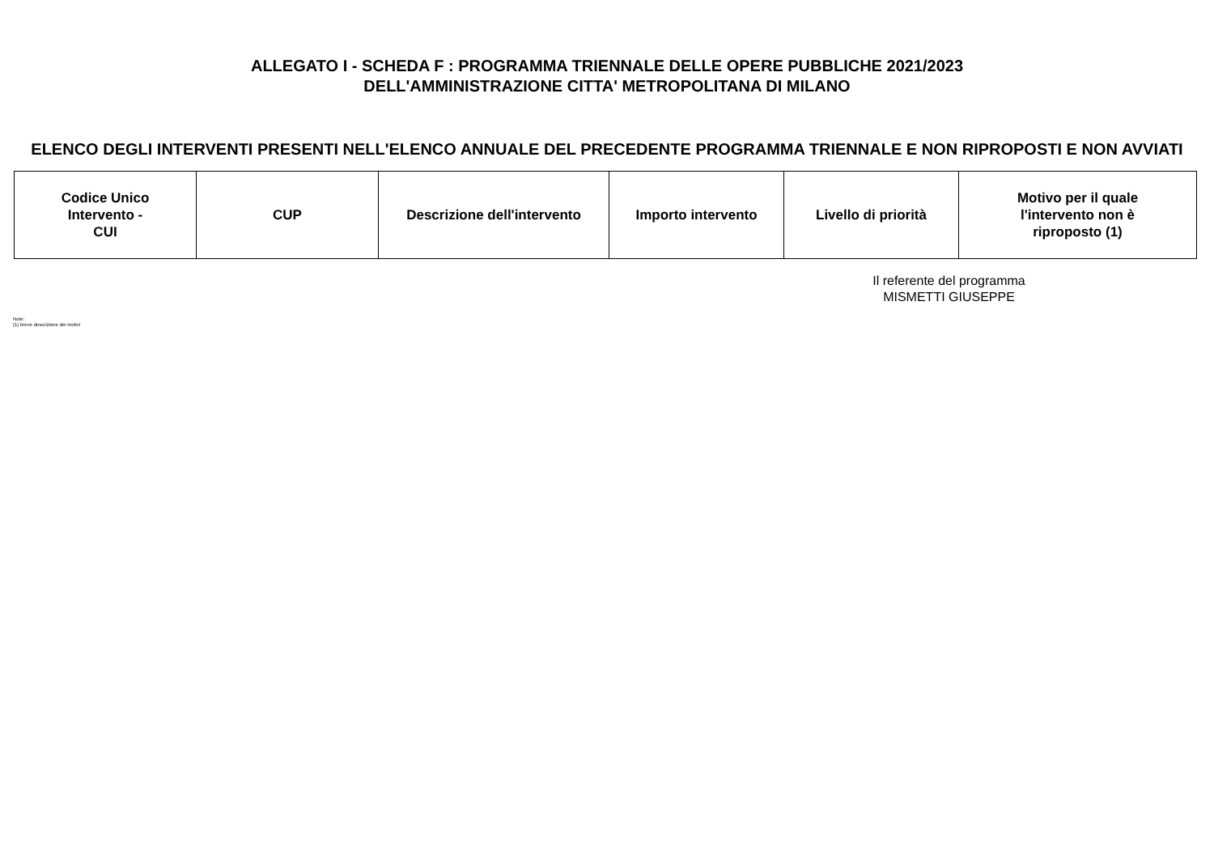ALLEGATO I - SCHEDA F : PROGRAMMA TRIENNALE DELLE OPERE PUBBLICHE 2021/2023
DELL'AMMINISTRAZIONE CITTA' METROPOLITANA DI MILANO
ELENCO DEGLI INTERVENTI PRESENTI NELL'ELENCO ANNUALE DEL PRECEDENTE PROGRAMMA TRIENNALE E NON RIPROPOSTI E NON AVVIATI
| Codice Unico Intervento - CUI | CUP | Descrizione dell'intervento | Importo intervento | Livello di priorità | Motivo per il quale l'intervento non è riproposto (1) |
| --- | --- | --- | --- | --- | --- |
Il referente del programma
MISMETTI GIUSEPPE
Note:
(1) breve descrizione dei motivi